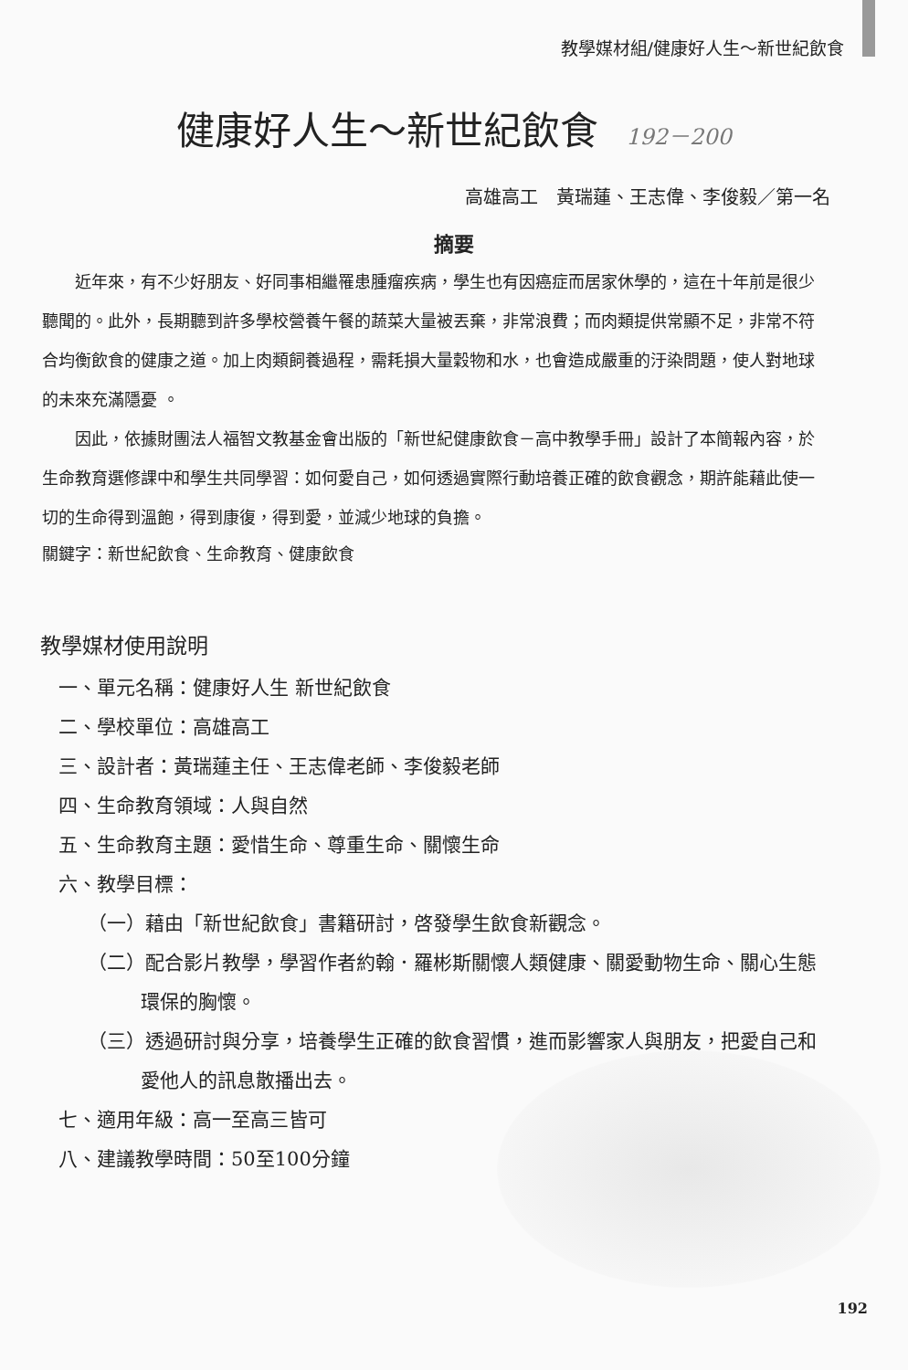教學媒材組/健康好人生～新世紀飲食
健康好人生～新世紀飲食 192－200
高雄高工　黃瑞蓮、王志偉、李俊毅／第一名
摘要
近年來，有不少好朋友、好同事相繼罹患腫瘤疾病，學生也有因癌症而居家休學的，這在十年前是很少聽聞的。此外，長期聽到許多學校營養午餐的蔬菜大量被丟棄，非常浪費；而肉類提供常顯不足，非常不符合均衡飲食的健康之道。加上肉類飼養過程，需耗損大量穀物和水，也會造成嚴重的汙染問題，使人對地球的未來充滿隱憂 。
因此，依據財團法人福智文教基金會出版的「新世紀健康飲食－高中教學手冊」設計了本簡報內容，於生命教育選修課中和學生共同學習：如何愛自己，如何透過實際行動培養正確的飲食觀念，期許能藉此使一切的生命得到溫飽，得到康復，得到愛，並減少地球的負擔。
關鍵字：新世紀飲食、生命教育、健康飲食
教學媒材使用說明
一、單元名稱：健康好人生 新世紀飲食
二、學校單位：高雄高工
三、設計者：黃瑞蓮主任、王志偉老師、李俊毅老師
四、生命教育領域：人與自然
五、生命教育主題：愛惜生命、尊重生命、關懷生命
六、教學目標：
（一）藉由「新世紀飲食」書籍研討，啓發學生飲食新觀念。
（二）配合影片教學，學習作者約翰．羅彬斯關懷人類健康、關愛動物生命、關心生態環保的胸懷。
（三）透過研討與分享，培養學生正確的飲食習慣，進而影響家人與朋友，把愛自己和愛他人的訊息散播出去。
七、適用年級：高一至高三皆可
八、建議教學時間：50至100分鐘
192